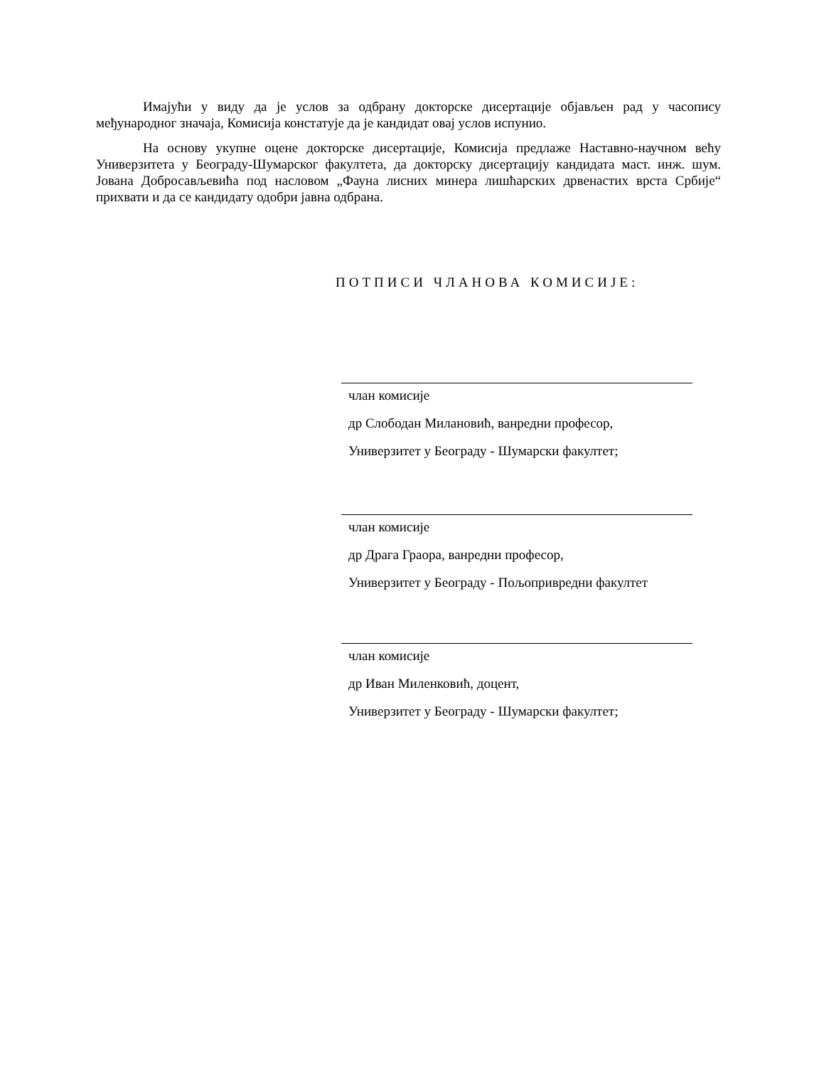Имајући у виду да је услов за одбрану докторске дисертације објављен рад у часопису међународног значаја, Комисија констатује да је кандидат овај услов испунио.
На основу укупне оцене докторске дисертације, Комисија предлаже Наставно-научном већу Универзитета у Београду-Шумарског факултета, да докторску дисертацију кандидата маст. инж. шум. Јована Добросављевића под насловом „Фауна лисних минера лишћарских дрвенастих врста Србије“ прихвати и да се кандидату одобри јавна одбрана.
ПОТПИСИ ЧЛАНОВА КОМИСИЈЕ:
члан комисије
др Слободан Милановић, ванредни професор,
Универзитет у Београду - Шумарски факултет;
члан комисије
др Драга Граора, ванредни професор,
Универзитет у Београду - Пољопривредни факултет
члан комисије
др Иван Миленковић, доцент,
Универзитет у Београду - Шумарски факултет;